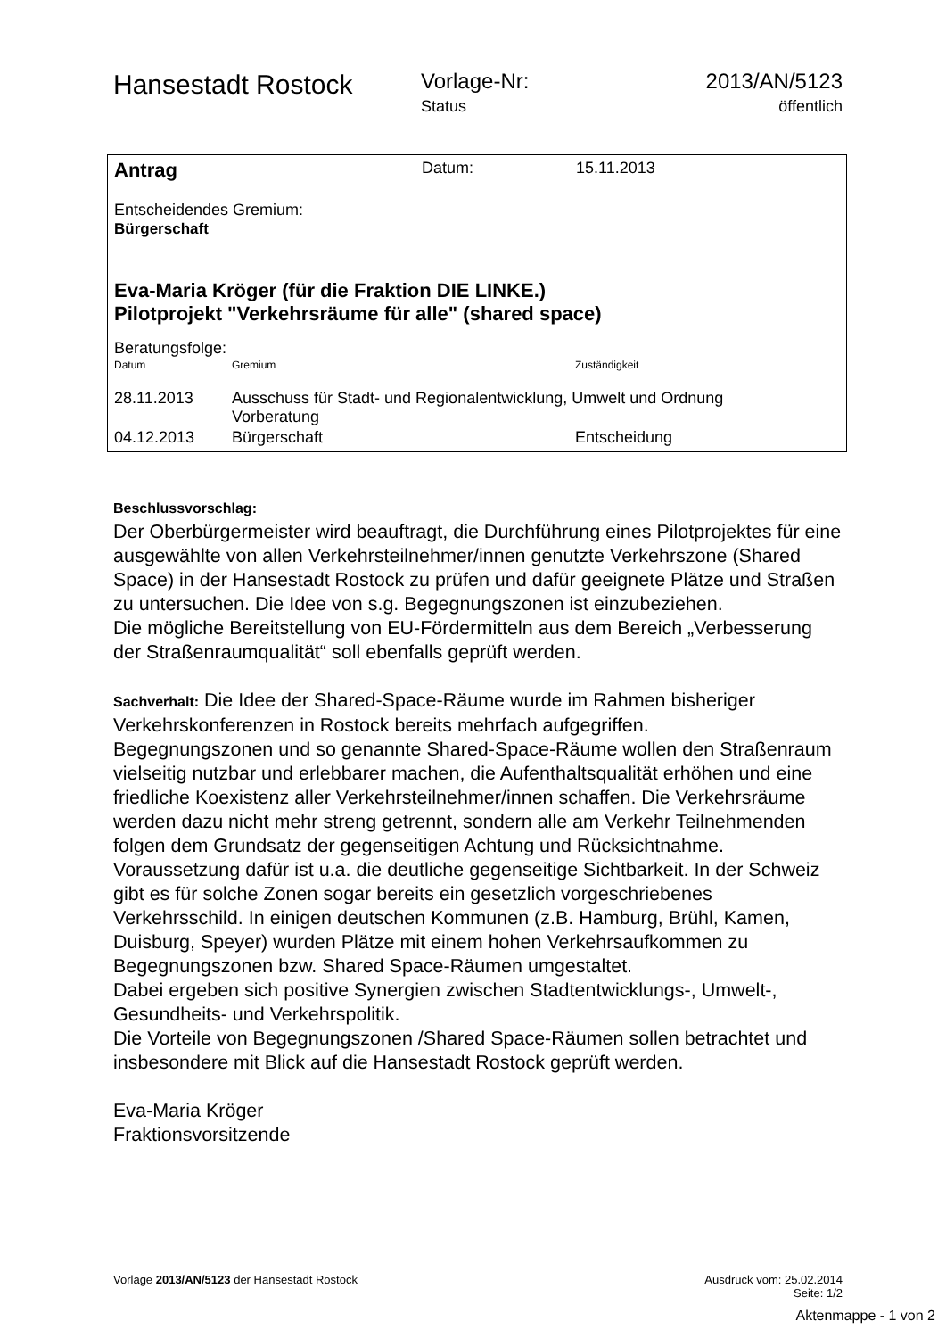Hansestadt Rostock
Vorlage-Nr:
Status
2013/AN/5123
öffentlich
| Antrag Entscheidendes Gremium: Bürgerschaft | Datum: 15.11.2013 |
| Eva-Maria Kröger (für die Fraktion DIE LINKE.) Pilotprojekt "Verkehrsräume für alle" (shared space) | |
| Beratungsfolge: / Datum / Gremium / Zuständigkeit / / 28.11.2013 / Ausschuss für Stadt- und Regionalentwicklung, Umwelt und Ordnung Vorberatung / / / 04.12.2013 / Bürgerschaft / Entscheidung / | |
Beschlussvorschlag:
Der Oberbürgermeister wird beauftragt, die Durchführung eines Pilotprojektes für eine ausgewählte von allen Verkehrsteilnehmer/innen genutzte Verkehrszone (Shared Space) in der Hansestadt Rostock zu prüfen und dafür geeignete Plätze und Straßen zu untersuchen. Die Idee von s.g. Begegnungszonen ist einzubeziehen.
Die mögliche Bereitstellung von EU-Fördermitteln aus dem Bereich „Verbesserung der Straßenraumqualität“ soll ebenfalls geprüft werden.
Sachverhalt: Die Idee der Shared-Space-Räume wurde im Rahmen bisheriger Verkehrskonferenzen in Rostock bereits mehrfach aufgegriffen.
Begegnungszonen und so genannte Shared-Space-Räume wollen den Straßenraum vielseitig nutzbar und erlebbarer machen, die Aufenthaltsqualität erhöhen und eine friedliche Koexistenz aller Verkehrsteilnehmer/innen schaffen. Die Verkehrsräume werden dazu nicht mehr streng getrennt, sondern alle am Verkehr Teilnehmenden folgen dem Grundsatz der gegenseitigen Achtung und Rücksichtnahme. Voraussetzung dafür ist u.a. die deutliche gegenseitige Sichtbarkeit. In der Schweiz gibt es für solche Zonen sogar bereits ein gesetzlich vorgeschriebenes Verkehrsschild. In einigen deutschen Kommunen (z.B. Hamburg, Brühl, Kamen, Duisburg, Speyer) wurden Plätze mit einem hohen Verkehrsaufkommen zu Begegnungszonen bzw. Shared Space-Räumen umgestaltet.
Dabei ergeben sich positive Synergien zwischen Stadtentwicklungs-, Umwelt-, Gesundheits- und Verkehrspolitik.
Die Vorteile von Begegnungszonen /Shared Space-Räumen sollen betrachtet und insbesondere mit Blick auf die Hansestadt Rostock geprüft werden.
Eva-Maria Kröger
Fraktionsvorsitzende
Vorlage 2013/AN/5123 der Hansestadt Rostock
Ausdruck vom: 25.02.2014
Seite: 1/2
Aktenmappe - 1 von 2